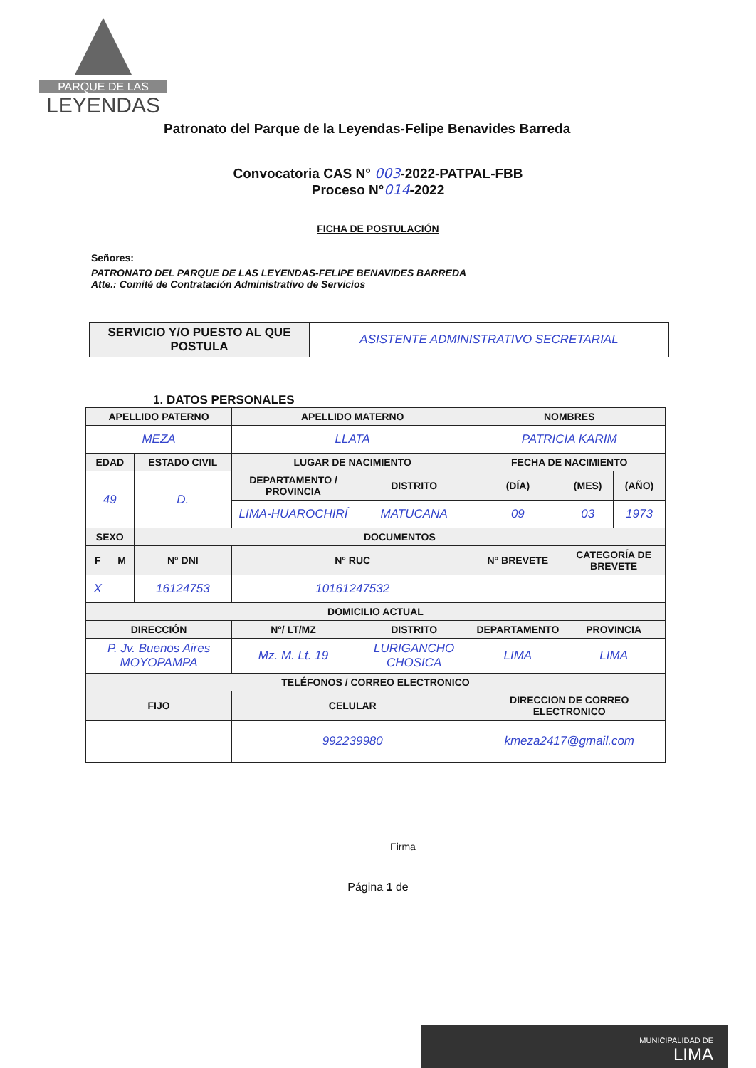PARQUE DE LAS
LEYENDAS
Patronato del Parque de la Leyendas-Felipe Benavides Barreda
Convocatoria CAS N° 003-2022-PATPAL-FBB
Proceso N°014-2022
FICHA DE POSTULACIÓN
Señores:
PATRONATO DEL PARQUE DE LAS LEYENDAS-FELIPE BENAVIDES BARREDA
Atte.: Comité de Contratación Administrativo de Servicios
| SERVICIO Y/O PUESTO AL QUE POSTULA | ASISTENTE ADMINISTRATIVO SECRETARIAL |
1. DATOS PERSONALES
| APELLIDO PATERNO | | | APELLIDO MATERNO | | | NOMBRES | | |
| --- | --- | --- | --- | --- | --- | --- | --- | --- |
| MEZA | | | LLATA | | | PATRICIA KARIM | | |
| EDAD | | ESTADO CIVIL | LUGAR DE NACIMIENTO | | | FECHA DE NACIMIENTO | | |
| 49 | | D. | DEPARTAMENTO / PROVINCIA | DISTRITO | | (DÍA) | (MES) | (AÑO) |
| | | | LIMA-HUAROCHIRÍ | MATUCANA | | 09 | 03 | 1973 |
| SEXO | | DOCUMENTOS | | | | | | |
| F | M | N° DNI | N° RUC | | N° BREVETE | | CATEGORÍA DE BREVETE | |
| X | | 16124753 | 10161247532 | | | | | |
| DOMICILIO ACTUAL | | | | | | | | |
| DIRECCIÓN | | | N°/ LT/MZ | DISTRITO | DEPARTAMENTO | | PROVINCIA | |
| P. Jv. Buenos Aires MOYOPAMPA | | | Mz. M. Lt. 19 | LURIGANCHO CHOSICA | LIMA | | LIMA | |
| TELÉFONOS / CORREO ELECTRONICO | | | | | | | | |
| FIJO | | | CELULAR | | | DIRECCION DE CORREO ELECTRONICO | | |
| | | | 992239980 | | | kmeza2417@gmail.com | | |
Firma
Página 1 de
MUNICIPALIDAD DE
LIMA